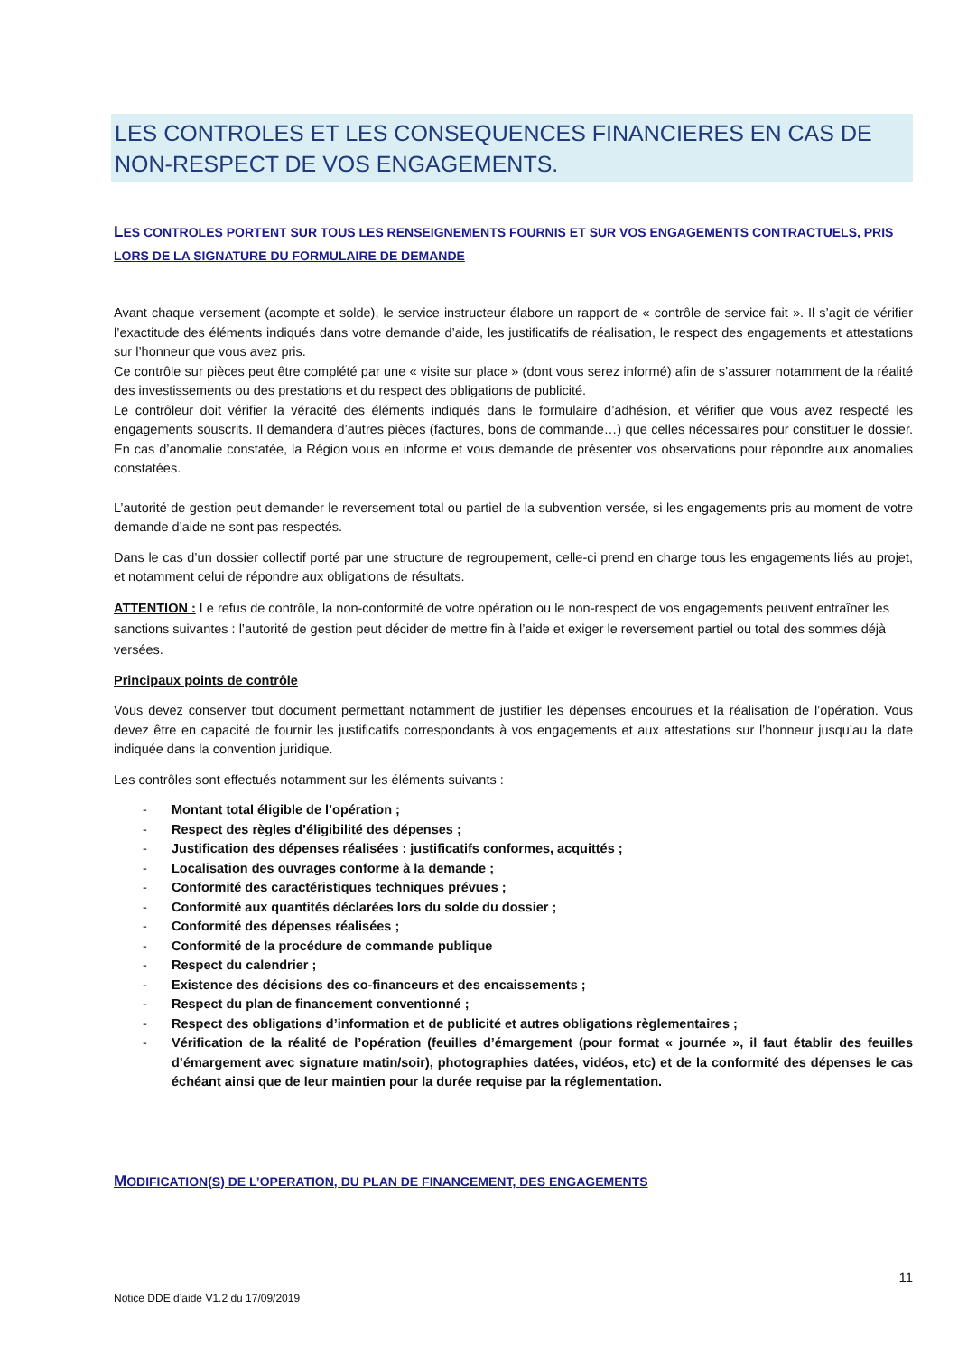LES CONTROLES ET LES CONSEQUENCES FINANCIERES EN CAS DE NON-RESPECT DE VOS ENGAGEMENTS.
LES CONTROLES PORTENT SUR TOUS LES RENSEIGNEMENTS FOURNIS ET SUR VOS ENGAGEMENTS CONTRACTUELS, PRIS LORS DE LA SIGNATURE DU FORMULAIRE DE DEMANDE
Avant chaque versement (acompte et solde), le service instructeur élabore un rapport de « contrôle de service fait ». Il s’agit de vérifier l’exactitude des éléments indiqués dans votre demande d’aide, les justificatifs de réalisation, le respect des engagements et attestations sur l’honneur que vous avez pris.
Ce contrôle sur pièces peut être complété par une « visite sur place » (dont vous serez informé) afin de s’assurer notamment de la réalité des investissements ou des prestations et du respect des obligations de publicité.
Le contrôleur doit vérifier la véracité des éléments indiqués dans le formulaire d’adhésion, et vérifier que vous avez respecté les engagements souscrits. Il demandera d’autres pièces (factures, bons de commande…) que celles nécessaires pour constituer le dossier. En cas d’anomalie constatée, la Région vous en informe et vous demande de présenter vos observations pour répondre aux anomalies constatées.
L’autorité de gestion peut demander le reversement total ou partiel de la subvention versée, si les engagements pris au moment de votre demande d’aide ne sont pas respectés.
Dans le cas d’un dossier collectif porté par une structure de regroupement, celle-ci prend en charge tous les engagements liés au projet, et notamment celui de répondre aux obligations de résultats.
ATTENTION : Le refus de contrôle, la non-conformité de votre opération ou le non-respect de vos engagements peuvent entraîner les sanctions suivantes : l’autorité de gestion peut décider de mettre fin à l’aide et exiger le reversement partiel ou total des sommes déjà versées.
Principaux points de contrôle
Vous devez conserver tout document permettant notamment de justifier les dépenses encourues et la réalisation de l’opération. Vous devez être en capacité de fournir les justificatifs correspondants à vos engagements et aux attestations sur l’honneur jusqu’au la date indiquée dans la convention juridique.
Les contrôles sont effectués notamment sur les éléments suivants :
- Montant total éligible de l’opération ;
- Respect des règles d’éligibilité des dépenses ;
- Justification des dépenses réalisées : justificatifs conformes, acquittés ;
- Localisation des ouvrages conforme à la demande ;
- Conformité des caractéristiques techniques prévues ;
- Conformité aux quantités déclarées lors du solde du dossier ;
- Conformité des dépenses réalisées ;
- Conformité de la procédure de commande publique
- Respect du calendrier ;
- Existence des décisions des co-financeurs et des encaissements ;
- Respect du plan de financement conventionné ;
- Respect des obligations d’information et de publicité et autres obligations règlementaires ;
- Vérification de la réalité de l’opération (feuilles d’émargement (pour format « journée », il faut établir des feuilles d’émargement avec signature matin/soir), photographies datées, vidéos, etc) et de la conformité des dépenses le cas échéant ainsi que de leur maintien pour la durée requise par la réglementation.
MODIFICATION(S) DE L’OPERATION, DU PLAN DE FINANCEMENT, DES ENGAGEMENTS
11
Notice DDE d’aide V1.2 du 17/09/2019